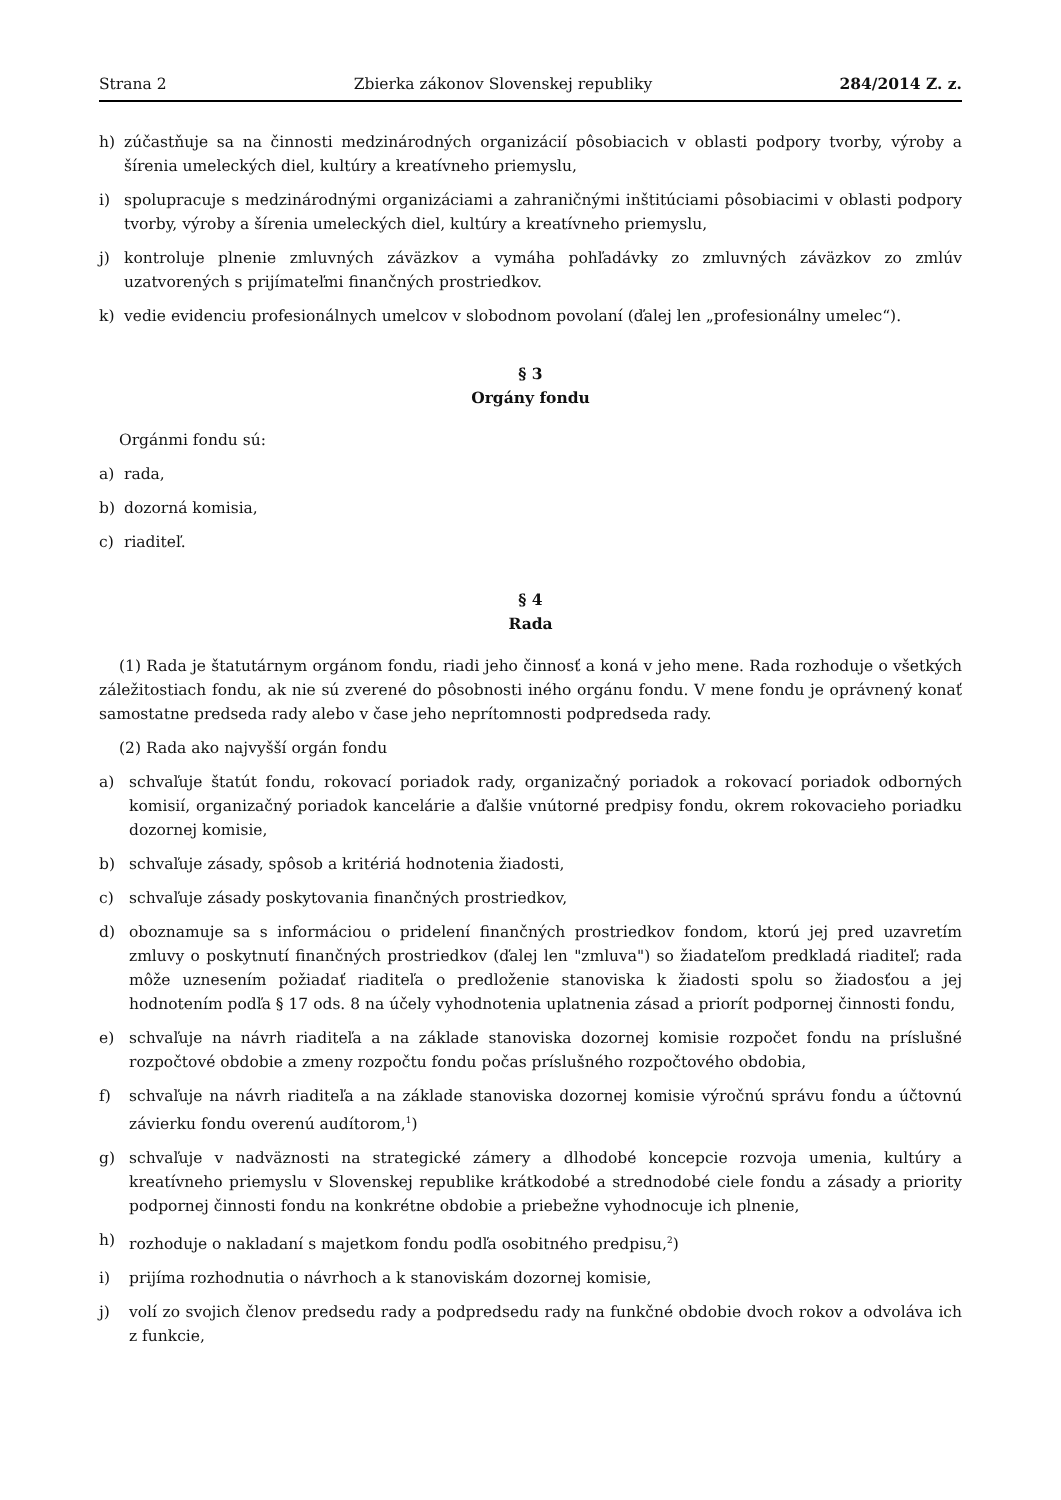Strana 2 Zbierka zákonov Slovenskej republiky 284/2014 Z. z.
h) zúčastňuje sa na činnosti medzinárodných organizácií pôsobiacich v oblasti podpory tvorby, výroby a šírenia umeleckých diel, kultúry a kreatívneho priemyslu,
i) spolupracuje s medzinárodnými organizáciami a zahraničnými inštitúciami pôsobiacimi v oblasti podpory tvorby, výroby a šírenia umeleckých diel, kultúry a kreatívneho priemyslu,
j) kontroluje plnenie zmluvných záväzkov a vymáha pohľadávky zo zmluvných záväzkov zo zmlúv uzatvorených s prijímateľmi finančných prostriedkov.
k) vedie evidenciu profesionálnych umelcov v slobodnom povolaní (ďalej len „profesionálny umelec“).
§ 3
Orgány fondu
Orgánmi fondu sú:
a) rada,
b) dozorná komisia,
c) riaditeľ.
§ 4
Rada
(1) Rada je štatutárnym orgánom fondu, riadi jeho činnosť a koná v jeho mene. Rada rozhoduje o všetkých záležitostiach fondu, ak nie sú zverené do pôsobnosti iného orgánu fondu. V mene fondu je oprávnený konať samostatne predseda rady alebo v čase jeho neprítomnosti podpredseda rady.
(2) Rada ako najvyšší orgán fondu
a) schvaľuje štatút fondu, rokovací poriadok rady, organizačný poriadok a rokovací poriadok odborných komisií, organizačný poriadok kancelárie a ďalšie vnútorné predpisy fondu, okrem rokovacieho poriadku dozornej komisie,
b) schvaľuje zásady, spôsob a kritériá hodnotenia žiadosti,
c) schvaľuje zásady poskytovania finančných prostriedkov,
d) oboznamuje sa s informáciou o pridelení finančných prostriedkov fondom, ktorú jej pred uzavretím zmluvy o poskytnutí finančných prostriedkov (ďalej len "zmluva") so žiadateľom predkladá riaditeľ; rada môže uznesením požiadať riaditeľa o predloženie stanoviska k žiadosti spolu so žiadosťou a jej hodnotením podľa § 17 ods. 8 na účely vyhodnotenia uplatnenia zásad a priorít podpornej činnosti fondu,
e) schvaľuje na návrh riaditeľa a na základe stanoviska dozornej komisie rozpočet fondu na príslušné rozpočtové obdobie a zmeny rozpočtu fondu počas príslušného rozpočtového obdobia,
f) schvaľuje na návrh riaditeľa a na základe stanoviska dozornej komisie výročnú správu fondu a účtovnú závierku fondu overenú audítorom,<sup>1</sup>)
g) schvaľuje v nadväznosti na strategické zámery a dlhodobé koncepcie rozvoja umenia, kultúry a kreatívneho priemyslu v Slovenskej republike krátkodobé a strednodobé ciele fondu a zásady a priority podpornej činnosti fondu na konkrétne obdobie a priebežne vyhodnocuje ich plnenie,
h) rozhoduje o nakladaní s majetkom fondu podľa osobitného predpisu,<sup>2</sup>)
i) prijíma rozhodnutia o návrhoch a k stanoviskám dozornej komisie,
j) volí zo svojich členov predsedu rady a podpredsedu rady na funkčné obdobie dvoch rokov a odvoláva ich z funkcie,